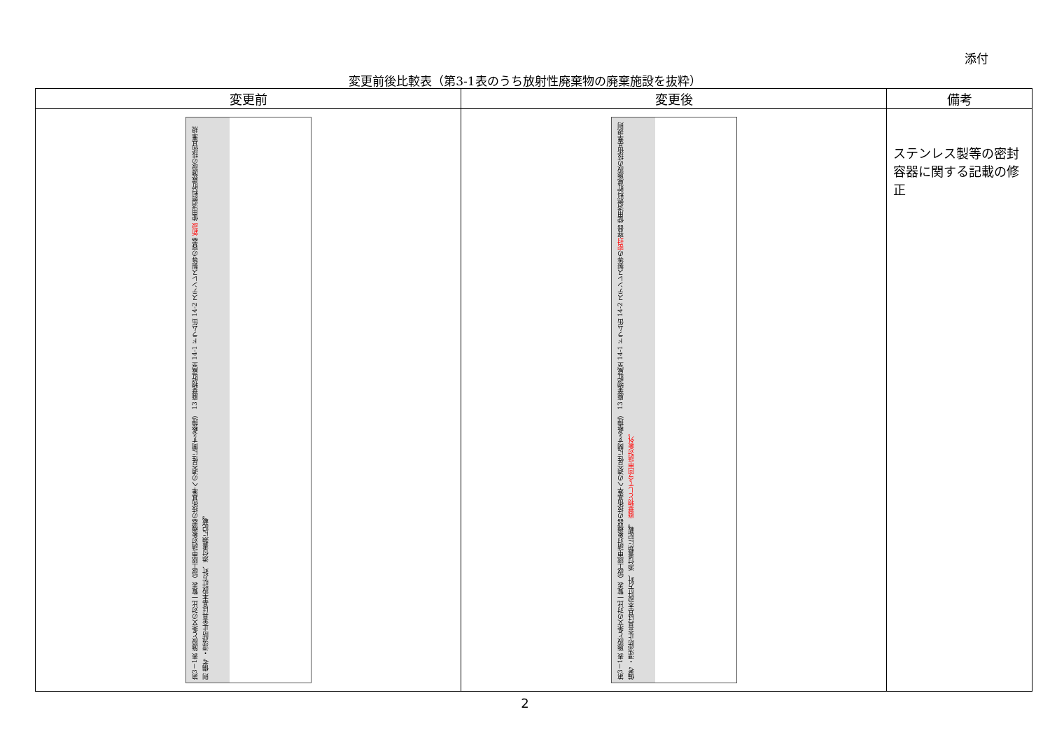添付
変更前後比較表（第3-1表のうち放射性廃棄物の廃棄施設を抜粋）
| 変更前 | 変更後 | 備考 |
| --- | --- | --- |
| 第3－1表 施設と条文の対比一覧表（設工認申請対象機器の技術基準への適合性に関する整理） 13 廃棄物貯蔵室 14-1 ドラム缶 14-2 ステンレス製等の容器 新設 使用済燃料貯蔵施設の技術基準規則 備考 ・漂流防止金具は基本設計方針、添付書類に記載。 | 第3－1表 施設と条文の対比一覧表（設工認申請対象機器の技術基準への適合性に関する整理） 13 廃棄物貯蔵室 14-1 ドラム缶 14-2 ステンレス製等の 密封 容器 使用済燃料貯蔵施設の技術基準規則 備考 ・漂流防止金具は基本設計方針、添付書類に記載。 廃棄物として今回申請対象外。 | ステンレス製等の密封容器に関する記載の修正 |
2